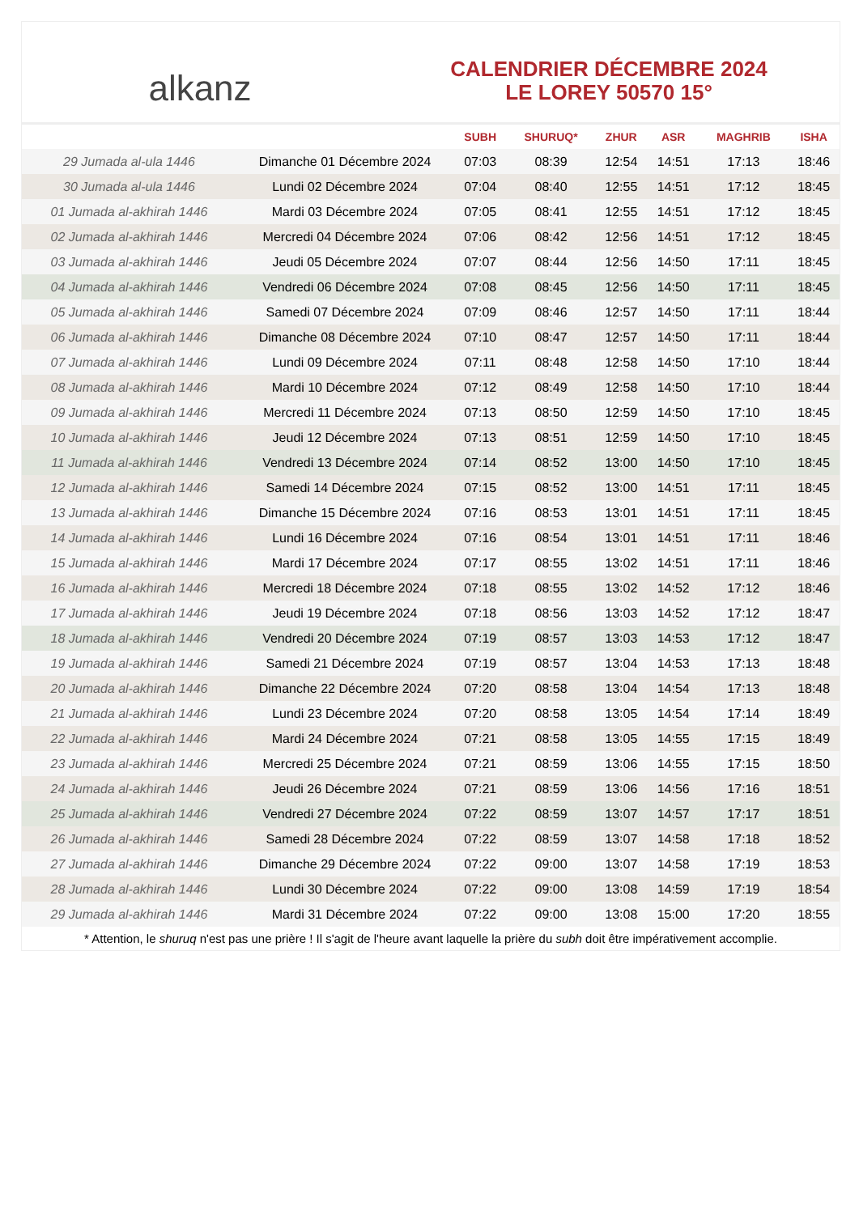alkanz
CALENDRIER DÉCEMBRE 2024
LE LOREY 50570 15°
| | | SUBH | SHURUQ* | ZHUR | ASR | MAGHRIB | ISHA |
| --- | --- | --- | --- | --- | --- | --- | --- |
| 29 Jumada al-ula 1446 | Dimanche 01 Décembre 2024 | 07:03 | 08:39 | 12:54 | 14:51 | 17:13 | 18:46 |
| 30 Jumada al-ula 1446 | Lundi 02 Décembre 2024 | 07:04 | 08:40 | 12:55 | 14:51 | 17:12 | 18:45 |
| 01 Jumada al-akhirah 1446 | Mardi 03 Décembre 2024 | 07:05 | 08:41 | 12:55 | 14:51 | 17:12 | 18:45 |
| 02 Jumada al-akhirah 1446 | Mercredi 04 Décembre 2024 | 07:06 | 08:42 | 12:56 | 14:51 | 17:12 | 18:45 |
| 03 Jumada al-akhirah 1446 | Jeudi 05 Décembre 2024 | 07:07 | 08:44 | 12:56 | 14:50 | 17:11 | 18:45 |
| 04 Jumada al-akhirah 1446 | Vendredi 06 Décembre 2024 | 07:08 | 08:45 | 12:56 | 14:50 | 17:11 | 18:45 |
| 05 Jumada al-akhirah 1446 | Samedi 07 Décembre 2024 | 07:09 | 08:46 | 12:57 | 14:50 | 17:11 | 18:44 |
| 06 Jumada al-akhirah 1446 | Dimanche 08 Décembre 2024 | 07:10 | 08:47 | 12:57 | 14:50 | 17:11 | 18:44 |
| 07 Jumada al-akhirah 1446 | Lundi 09 Décembre 2024 | 07:11 | 08:48 | 12:58 | 14:50 | 17:10 | 18:44 |
| 08 Jumada al-akhirah 1446 | Mardi 10 Décembre 2024 | 07:12 | 08:49 | 12:58 | 14:50 | 17:10 | 18:44 |
| 09 Jumada al-akhirah 1446 | Mercredi 11 Décembre 2024 | 07:13 | 08:50 | 12:59 | 14:50 | 17:10 | 18:45 |
| 10 Jumada al-akhirah 1446 | Jeudi 12 Décembre 2024 | 07:13 | 08:51 | 12:59 | 14:50 | 17:10 | 18:45 |
| 11 Jumada al-akhirah 1446 | Vendredi 13 Décembre 2024 | 07:14 | 08:52 | 13:00 | 14:50 | 17:10 | 18:45 |
| 12 Jumada al-akhirah 1446 | Samedi 14 Décembre 2024 | 07:15 | 08:52 | 13:00 | 14:51 | 17:11 | 18:45 |
| 13 Jumada al-akhirah 1446 | Dimanche 15 Décembre 2024 | 07:16 | 08:53 | 13:01 | 14:51 | 17:11 | 18:45 |
| 14 Jumada al-akhirah 1446 | Lundi 16 Décembre 2024 | 07:16 | 08:54 | 13:01 | 14:51 | 17:11 | 18:46 |
| 15 Jumada al-akhirah 1446 | Mardi 17 Décembre 2024 | 07:17 | 08:55 | 13:02 | 14:51 | 17:11 | 18:46 |
| 16 Jumada al-akhirah 1446 | Mercredi 18 Décembre 2024 | 07:18 | 08:55 | 13:02 | 14:52 | 17:12 | 18:46 |
| 17 Jumada al-akhirah 1446 | Jeudi 19 Décembre 2024 | 07:18 | 08:56 | 13:03 | 14:52 | 17:12 | 18:47 |
| 18 Jumada al-akhirah 1446 | Vendredi 20 Décembre 2024 | 07:19 | 08:57 | 13:03 | 14:53 | 17:12 | 18:47 |
| 19 Jumada al-akhirah 1446 | Samedi 21 Décembre 2024 | 07:19 | 08:57 | 13:04 | 14:53 | 17:13 | 18:48 |
| 20 Jumada al-akhirah 1446 | Dimanche 22 Décembre 2024 | 07:20 | 08:58 | 13:04 | 14:54 | 17:13 | 18:48 |
| 21 Jumada al-akhirah 1446 | Lundi 23 Décembre 2024 | 07:20 | 08:58 | 13:05 | 14:54 | 17:14 | 18:49 |
| 22 Jumada al-akhirah 1446 | Mardi 24 Décembre 2024 | 07:21 | 08:58 | 13:05 | 14:55 | 17:15 | 18:49 |
| 23 Jumada al-akhirah 1446 | Mercredi 25 Décembre 2024 | 07:21 | 08:59 | 13:06 | 14:55 | 17:15 | 18:50 |
| 24 Jumada al-akhirah 1446 | Jeudi 26 Décembre 2024 | 07:21 | 08:59 | 13:06 | 14:56 | 17:16 | 18:51 |
| 25 Jumada al-akhirah 1446 | Vendredi 27 Décembre 2024 | 07:22 | 08:59 | 13:07 | 14:57 | 17:17 | 18:51 |
| 26 Jumada al-akhirah 1446 | Samedi 28 Décembre 2024 | 07:22 | 08:59 | 13:07 | 14:58 | 17:18 | 18:52 |
| 27 Jumada al-akhirah 1446 | Dimanche 29 Décembre 2024 | 07:22 | 09:00 | 13:07 | 14:58 | 17:19 | 18:53 |
| 28 Jumada al-akhirah 1446 | Lundi 30 Décembre 2024 | 07:22 | 09:00 | 13:08 | 14:59 | 17:19 | 18:54 |
| 29 Jumada al-akhirah 1446 | Mardi 31 Décembre 2024 | 07:22 | 09:00 | 13:08 | 15:00 | 17:20 | 18:55 |
* Attention, le shuruq n'est pas une prière ! Il s'agit de l'heure avant laquelle la prière du subh doit être impérativement accomplie.